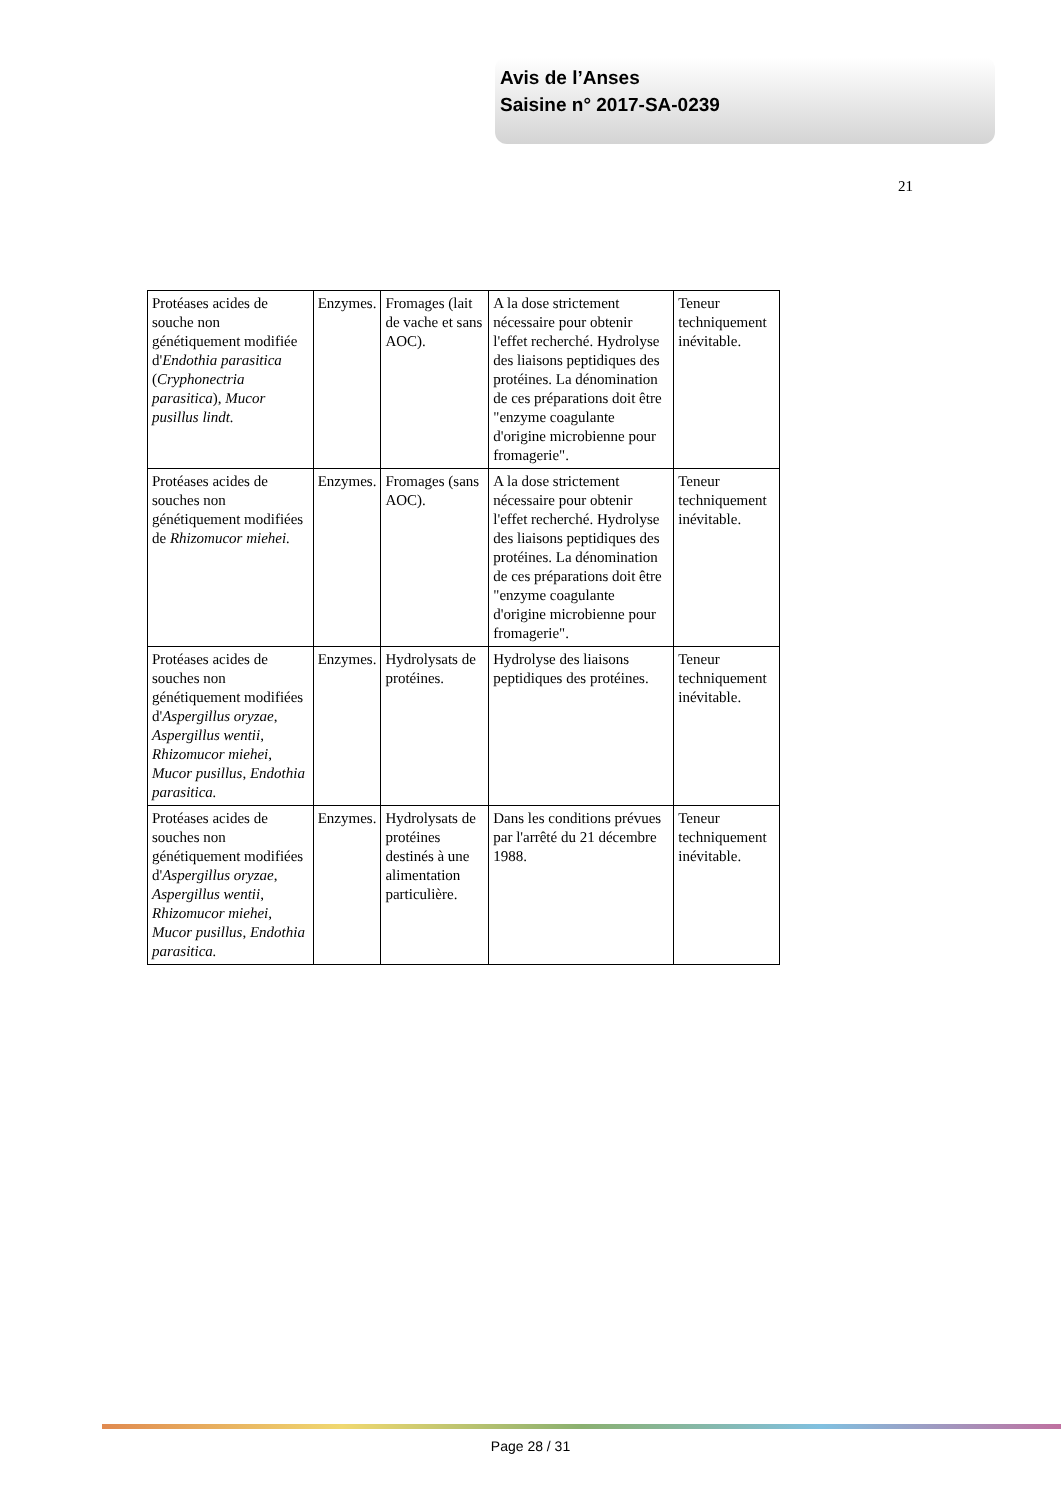Avis de l’Anses
Saisine n° 2017-SA-0239
21
| Protéases acides de souche non génétiquement modifiée d' Endothia parasitica ( Cryphonectria parasitica ), Mucor pusillus lindt. | Enzymes. | Fromages (lait de vache et sans AOC). | A la dose strictement nécessaire pour obtenir l'effet recherché. Hydrolyse des liaisons peptidiques des protéines. La dénomination de ces préparations doit être "enzyme coagulante d'origine microbienne pour fromagerie". | Teneur techniquement inévitable. |
| Protéases acides de souches non génétiquement modifiées de Rhizomucor miehei. | Enzymes. | Fromages (sans AOC). | A la dose strictement nécessaire pour obtenir l'effet recherché. Hydrolyse des liaisons peptidiques des protéines. La dénomination de ces préparations doit être "enzyme coagulante d'origine microbienne pour fromagerie". | Teneur techniquement inévitable. |
| Protéases acides de souches non génétiquement modifiées d' Aspergillus oryzae , Aspergillus wentii , Rhizomucor miehei , Mucor pusillus , Endothia parasitica. | Enzymes. | Hydrolysats de protéines. | Hydrolyse des liaisons peptidiques des protéines. | Teneur techniquement inévitable. |
| Protéases acides de souches non génétiquement modifiées d' Aspergillus oryzae , Aspergillus wentii , Rhizomucor miehei , Mucor pusillus , Endothia parasitica. | Enzymes. | Hydrolysats de protéines destinés à une alimentation particulière. | Dans les conditions prévues par l'arrêté du 21 décembre 1988. | Teneur techniquement inévitable. |
Page 28 / 31